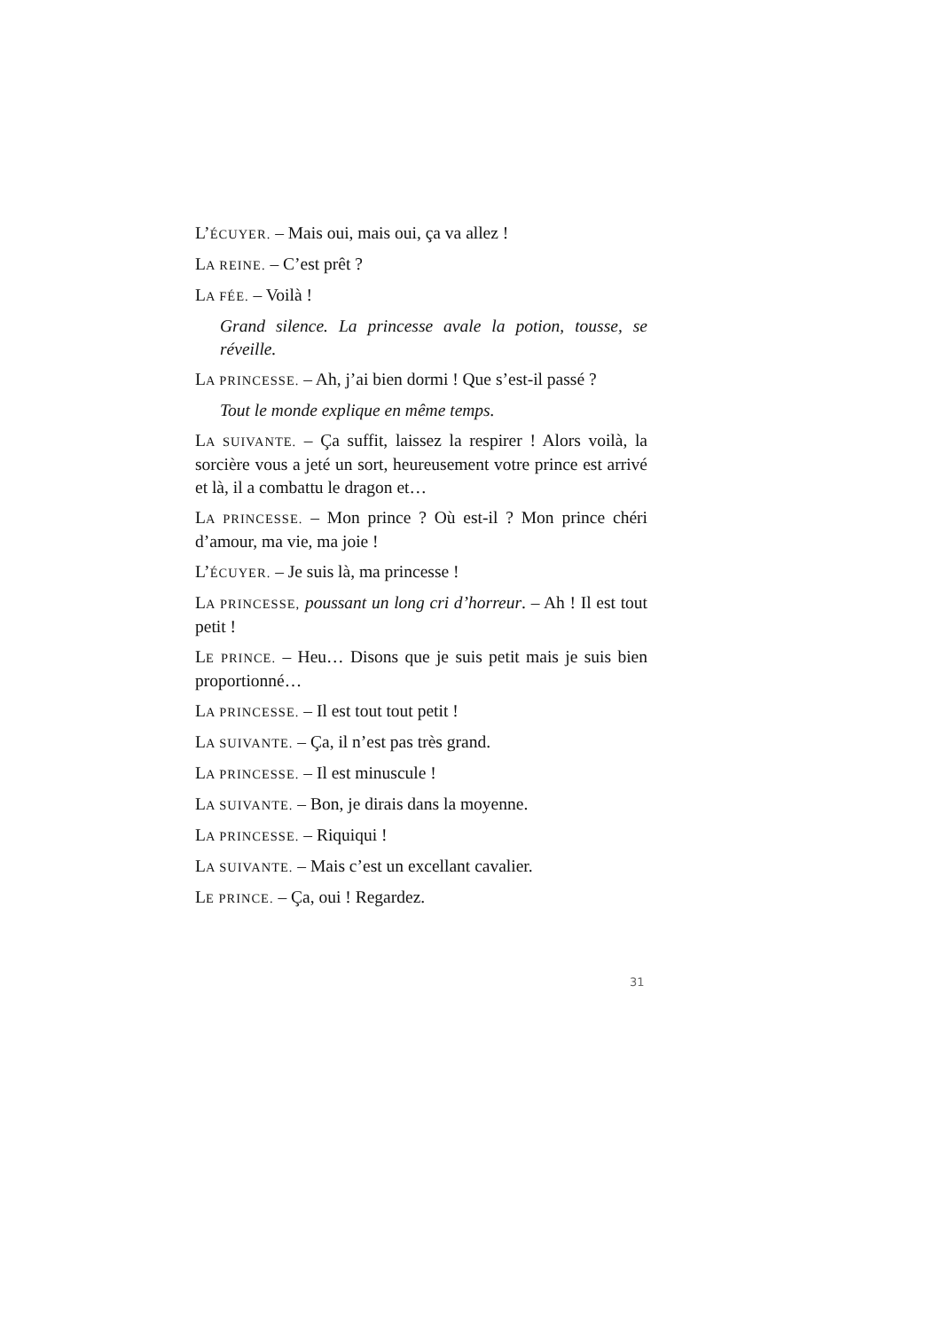L’ÉCUYER. – Mais oui, mais oui, ça va allez !
LA REINE. – C’est prêt ?
LA FÉE. – Voilà !
Grand silence. La princesse avale la potion, tousse, se réveille.
LA PRINCESSE. – Ah, j’ai bien dormi ! Que s’est-il passé ?
Tout le monde explique en même temps.
LA SUIVANTE. – Ça suffit, laissez la respirer ! Alors voilà, la sorcière vous a jeté un sort, heureusement votre prince est arrivé et là, il a combattu le dragon et…
LA PRINCESSE. – Mon prince ? Où est-il ? Mon prince chéri d’amour, ma vie, ma joie !
L’ÉCUYER. – Je suis là, ma princesse !
LA PRINCESSE, poussant un long cri d’horreur. – Ah ! Il est tout petit !
LE PRINCE. – Heu… Disons que je suis petit mais je suis bien proportionné…
LA PRINCESSE. – Il est tout tout petit !
LA SUIVANTE. – Ça, il n’est pas très grand.
LA PRINCESSE. – Il est minuscule !
LA SUIVANTE. – Bon, je dirais dans la moyenne.
LA PRINCESSE. – Riquiqui !
LA SUIVANTE. – Mais c’est un excellant cavalier.
LE PRINCE. – Ça, oui ! Regardez.
31